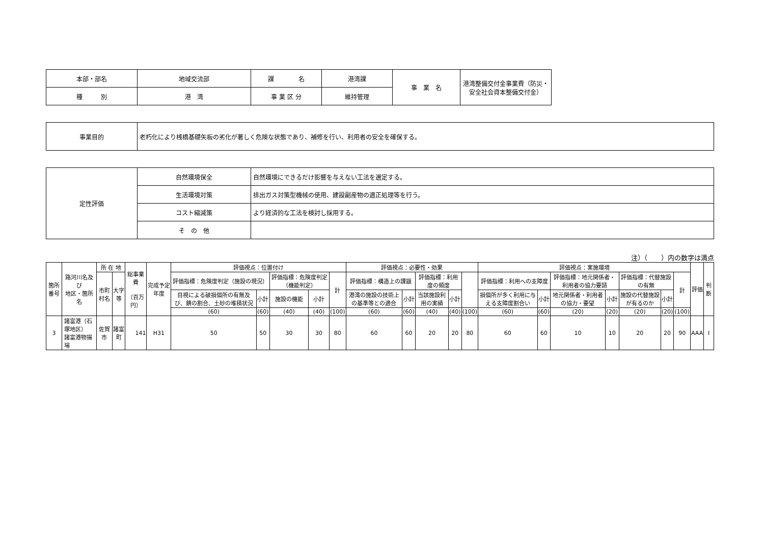| 本部・部名 | 地域交流部 | 課 名 | 港湾課 | 事 業 名 | 港湾整備交付金事業費（防災・安全社会資本整備交付金） |
| 種 別 | 港 湾 | 事 業 区 分 | 維持管理 | | |
| 事業目的 | 老朽化により桟橋基礎矢板の劣化が著しく危険な状態であり、補修を行い、利用者の安全を確保する。 |
| 定性評価 | 自然環境保全 | 自然環境にできるだけ影響を与えない工法を選定する。 |
| | 生活環境対策 | 排出ガス対策型機械の使用、建設副産物の適正処理等を行う。 |
| | コスト縮減策 | より経済的な工法を検討し採用する。 |
| | そ の 他 | |
注）（　　）内の数字は満点
| 箇所番号 | 路河川名及び 地区・箇所名 | 所 在 地 | | 総事業費 （百万円） | 完成予定年度 | 評価視点：位置付け | | | | | 評価視点：必要性・効果 | | | | | 評価視点：実施環境 | | | | | | | 評価 | 判断 |
| --- | --- | --- | --- | --- | --- | --- | --- | --- | --- | --- | --- | --- | --- | --- | --- | --- | --- | --- | --- | --- | --- | --- | --- | --- |
| | | 市町村名 | 大字等 | | | 評価指標：危険度判定（施設の現況） | | 評価指標：危険度判定（機能判定） | | 計 | 評価指標：構造上の課題 | | 評価指標：利用度の頻度 | | | 評価指標：利用への支障度 | | 評価指標：地元関係者・利用者の協力要請 | | 評価指標：代替施設の有無 | | 計 | | |
| | | | | | | 目視による破損個所の有無及び、錆の割合、土砂の堆積状況 | 小計 | 施設の機能 | 小計 | | 港湾の施設の技術上の基準等との適合 | 小計 | 当該施設利用の実績 | 小計 | | 損個所が多く利用に与える支障度割合い | 小計 | 地元関係者・利用者の協力・要望 | 小計 | 施設の代替施設が有るのか | 小計 | | | |
| | | | | | | (60) | (60) | (40) | (40) | (100) | (60) | (60) | (40) | (40) | (100) | (60) | (60) | (20) | (20) | (20) | (20) | (100) | | |
| 3 | 諸富港（石塚地区） 諸富港物揚場 | 佐賀市 | 諸富町 | 141 | H31 | 50 | 50 | 30 | 30 | 80 | 60 | 60 | 20 | 20 | 80 | 60 | 60 | 10 | 10 | 20 | 20 | 90 | AAA | I |